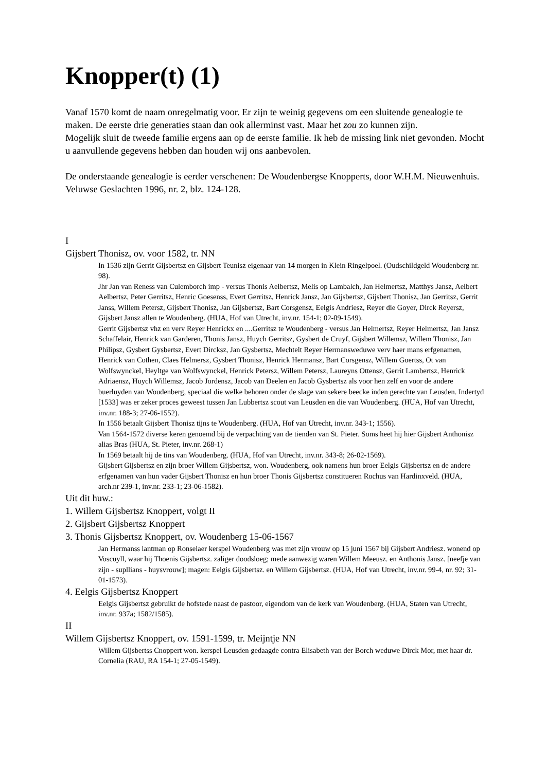Knopper(t) (1)
Vanaf 1570 komt de naam onregelmatig voor. Er zijn te weinig gegevens om een sluitende genealogie te maken. De eerste drie generaties staan dan ook allerminst vast. Maar het zou zo kunnen zijn.
Mogelijk sluit de tweede familie ergens aan op de eerste familie. Ik heb de missing link niet gevonden. Mocht u aanvullende gegevens hebben dan houden wij ons aanbevolen.
De onderstaande genealogie is eerder verschenen: De Woudenbergse Knopperts, door W.H.M. Nieuwenhuis. Veluwse Geslachten 1996, nr. 2, blz. 124-128.
I
Gijsbert Thonisz, ov. voor 1582, tr. NN
In 1536 zijn Gerrit Gijsbertsz en Gijsbert Teunisz eigenaar van 14 morgen in Klein Ringelpoel. (Oudschildgeld Woudenberg nr. 98).
Jhr Jan van Reness van Culemborch imp - versus Thonis Aelbertsz, Melis op Lambalch, Jan Helmertsz, Matthys Jansz, Aelbert Aelbertsz, Peter Gerritsz, Henric Goesenss, Evert Gerritsz, Henrick Jansz, Jan Gijsbertsz, Gijsbert Thonisz, Jan Gerritsz, Gerrit Janss, Willem Petersz, Gijsbert Thonisz, Jan Gijsbertsz, Bart Corsgensz, Eelgis Andriesz, Reyer die Goyer, Dirck Reyersz, Gijsbert Jansz allen te Woudenberg. (HUA, Hof van Utrecht, inv.nr. 154-1; 02-09-1549).
Gerrit Gijsbertsz vhz en verv Reyer Henrickx en ....Gerritsz te Woudenberg - versus Jan Helmertsz, Reyer Helmertsz, Jan Jansz Schaffelair, Henrick van Garderen, Thonis Jansz, Huych Gerritsz, Gysbert de Cruyf, Gijsbert Willemsz, Willem Thonisz, Jan Philipsz, Gysbert Gysbertsz, Evert Dircksz, Jan Gysbertsz, Mechtelt Reyer Hermansweduwe verv haer mans erfgenamen, Henrick van Cothen, Claes Helmersz, Gysbert Thonisz, Henrick Hermansz, Bart Corsgensz, Willem Goertss, Ot van Wolfswynckel, Heyltge van Wolfswynckel, Henrick Petersz, Willem Petersz, Laureyns Ottensz, Gerrit Lambertsz, Henrick Adriaensz, Huych Willemsz, Jacob Jordensz, Jacob van Deelen en Jacob Gysbertsz als voor hen zelf en voor de andere buerluyden van Woudenberg, speciaal die welke behoren onder de slage van sekere beecke inden gerechte van Leusden. Indertyd [1533] was er zeker proces geweest tussen Jan Lubbertsz scout van Leusden en die van Woudenberg. (HUA, Hof van Utrecht, inv.nr. 188-3; 27-06-1552).
In 1556 betaalt Gijsbert Thonisz tijns te Woudenberg. (HUA, Hof van Utrecht, inv.nr. 343-1; 1556).
Van 1564-1572 diverse keren genoemd bij de verpachting van de tienden van St. Pieter. Soms heet hij hier Gijsbert Anthonisz alias Bras (HUA, St. Pieter, inv.nr. 268-1)
In 1569 betaalt hij de tins van Woudenberg. (HUA, Hof van Utrecht, inv.nr. 343-8; 26-02-1569).
Gijsbert Gijsbertsz en zijn broer Willem Gijsbertsz, won. Woudenberg, ook namens hun broer Eelgis Gijsbertsz en de andere erfgenamen van hun vader Gijsbert Thonisz en hun broer Thonis Gijsbertsz constitueren Rochus van Hardinxveld. (HUA, arch.nr 239-1, inv.nr. 233-1; 23-06-1582).
Uit dit huw.:
1. Willem Gijsbertsz Knoppert, volgt II
2. Gijsbert Gijsbertsz Knoppert
3. Thonis Gijsbertsz Knoppert, ov. Woudenberg 15-06-1567
Jan Hermanss lantman op Ronselaer kerspel Woudenberg was met zijn vrouw op 15 juni 1567 bij Gijsbert Andriesz. wonend op Voscuyll, waar hij Thoenis Gijsbertsz. zaliger doodsloeg; mede aanwezig waren Willem Meeusz. en Anthonis Jansz. [neefje van zijn - supllians - huysvrouw]; magen: Eelgis Gijsbertsz. en Willem Gijsbertsz. (HUA, Hof van Utrecht, inv.nr. 99-4, nr. 92; 31-01-1573).
4. Eelgis Gijsbertsz Knoppert
Eelgis Gijsbertsz gebruikt de hofstede naast de pastoor, eigendom van de kerk van Woudenberg. (HUA, Staten van Utrecht, inv.nr. 937a; 1582/1585).
II
Willem Gijsbertsz Knoppert, ov. 1591-1599, tr. Meijntje NN
Willem Gijsbertss Cnoppert won. kerspel Leusden gedaagde contra Elisabeth van der Borch weduwe Dirck Mor, met haar dr. Cornelia (RAU, RA 154-1; 27-05-1549).